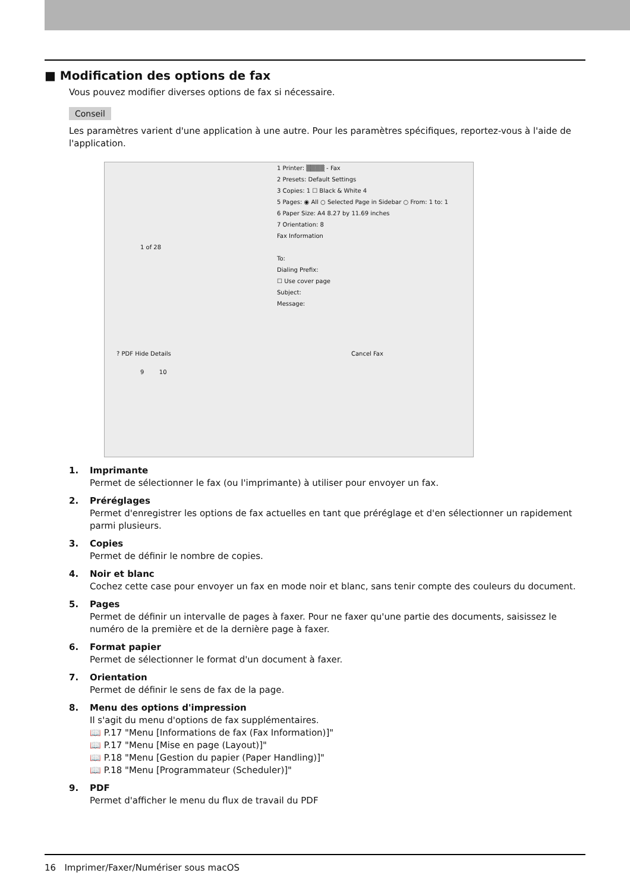■ Modification des options de fax
Vous pouvez modifier diverses options de fax si nécessaire.
Conseil
Les paramètres varient d'une application à une autre. Pour les paramètres spécifiques, reportez-vous à l'aide de l'application.
1 Printer: ▒▒▒▒ - Fax
2 Presets: Default Settings
3 Copies: 1 ☐ Black & White 4
5 Pages: ◉ All ○ Selected Page in Sidebar ○ From: 1 to: 1
6 Paper Size: A4 8.27 by 11.69 inches
7 Orientation: 8
Fax Information
1 of 28
To:
Dialing Prefix:
☐ Use cover page
Subject:
Message:
? PDF Hide Details Cancel Fax
9 10
1. Imprimante
Permet de sélectionner le fax (ou l'imprimante) à utiliser pour envoyer un fax.
2. Préréglages
Permet d'enregistrer les options de fax actuelles en tant que préréglage et d'en sélectionner un rapidement parmi plusieurs.
3. Copies
Permet de définir le nombre de copies.
4. Noir et blanc
Cochez cette case pour envoyer un fax en mode noir et blanc, sans tenir compte des couleurs du document.
5. Pages
Permet de définir un intervalle de pages à faxer. Pour ne faxer qu'une partie des documents, saisissez le numéro de la première et de la dernière page à faxer.
6. Format papier
Permet de sélectionner le format d'un document à faxer.
7. Orientation
Permet de définir le sens de fax de la page.
8. Menu des options d'impression
Il s'agit du menu d'options de fax supplémentaires.
📖 P.17 "Menu [Informations de fax (Fax Information)]"
📖 P.17 "Menu [Mise en page (Layout)]"
📖 P.18 "Menu [Gestion du papier (Paper Handling)]"
📖 P.18 "Menu [Programmateur (Scheduler)]"
9. PDF
Permet d'afficher le menu du flux de travail du PDF
16 Imprimer/Faxer/Numériser sous macOS